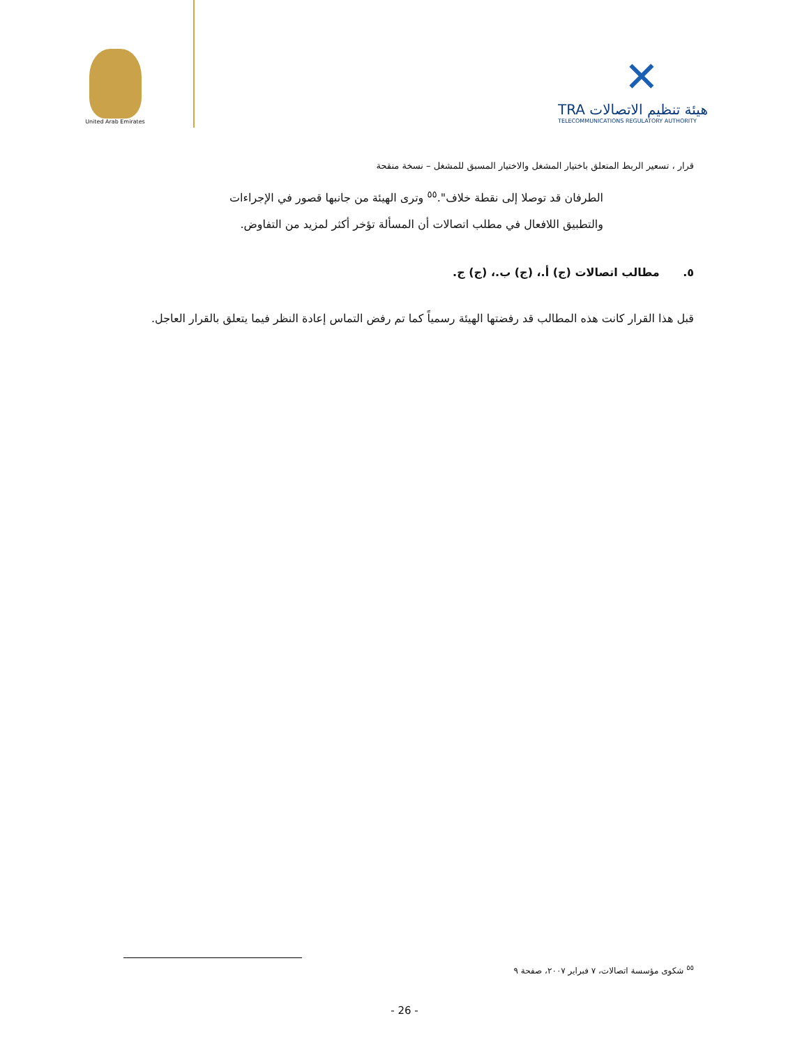United Arab Emirates
✕
TRA هيئة تنظيم الاتصالات
TELECOMMUNICATIONS REGULATORY AUTHORITY
قرار ، تسعير الربط المتعلق باختيار المشغل والاختيار المسبق للمشغل – نسخة منقحة
الطرفان قد توصلا إلى نقطة خلاف".<sup>٥٥</sup> وترى الهيئة من جانبها قصور في الإجراءات والتطبيق اللافعال في مطلب اتصالات أن المسألة تؤخر أكثر لمزيد من التفاوض.
٥. مطالب اتصالات (ج) أ.، (ج) ب.، (ج) ج.
قبل هذا القرار كانت هذه المطالب قد رفضتها الهيئة رسمياً كما تم رفض التماس إعادة النظر فيما يتعلق بالقرار العاجل.
<sup>٥٥</sup> شكوى مؤسسة اتصالات، ٧ فبراير ٢٠٠٧، صفحة ٩
- 26 -